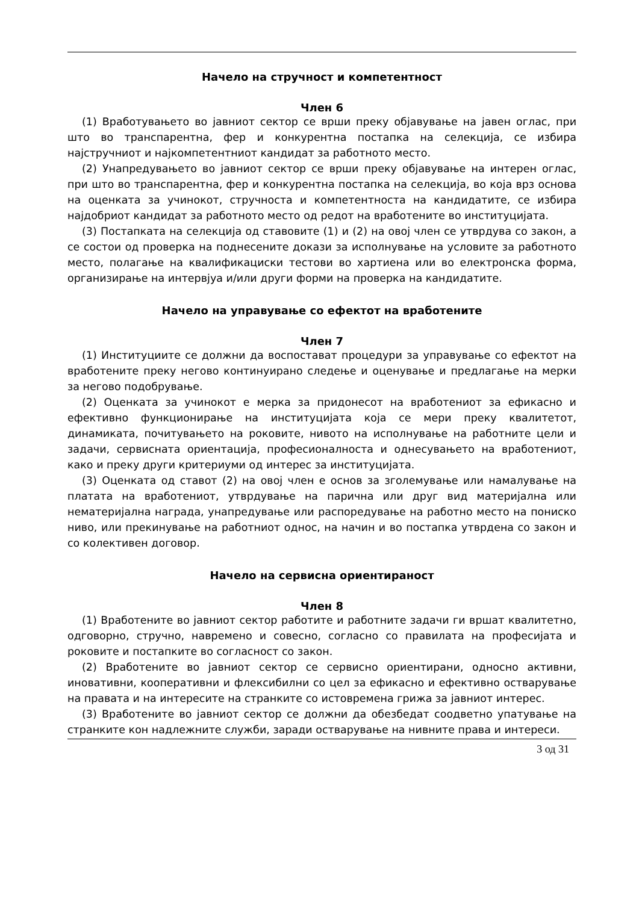Начело на стручност и компетентност
Член 6
(1) Вработувањето во јавниот сектор се врши преку објавување на јавен оглас, при што во транспарентна, фер и конкурентна постапка на селекција, се избира најстручниот и најкомпетентниот кандидат за работното место.
(2) Унапредувањето во јавниот сектор се врши преку објавување на интерен оглас, при што во транспарентна, фер и конкурентна постапка на селекција, во која врз основа на оценката за учинокот, стручноста и компетентноста на кандидатите, се избира најдобриот кандидат за работното место од редот на вработените во институцијата.
(3) Постапката на селекција од ставовите (1) и (2) на овој член се утврдува со закон, а се состои од проверка на поднесените докази за исполнување на условите за работното место, полагање на квалификациски тестови во хартиена или во електронска форма, организирање на интервјуа и/или други форми на проверка на кандидатите.
Начело на управување со ефектот на вработените
Член 7
(1) Институциите се должни да воспостават процедури за управување со ефектот на вработените преку негово континуирано следење и оценување и предлагање на мерки за негово подобрување.
(2) Оценката за учинокот е мерка за придонесот на вработениот за ефикасно и ефективно функционирање на институцијата која се мери преку квалитетот, динамиката, почитувањето на роковите, нивото на исполнување на работните цели и задачи, сервисната ориентација, професионалноста и однесувањето на вработениот, како и преку други критериуми од интерес за институцијата.
(3) Оценката од ставот (2) на овој член е основ за зголемување или намалување на платата на вработениот, утврдување на парична или друг вид материјална или нематеријална награда, унапредување или распоредување на работно место на пониско ниво, или прекинување на работниот однос, на начин и во постапка утврдена со закон и со колективен договор.
Начело на сервисна ориентираност
Член 8
(1) Вработените во јавниот сектор работите и работните задачи ги вршат квалитетно, одговорно, стручно, навремено и совесно, согласно со правилата на професијата и роковите и постапките во согласност со закон.
(2) Вработените во јавниот сектор се сервисно ориентирани, односно активни, иновативни, кооперативни и флексибилни со цел за ефикасно и ефективно остварување на правата и на интересите на странките со истовремена грижа за јавниот интерес.
(3) Вработените во јавниот сектор се должни да обезбедат соодветно упатување на странките кон надлежните служби, заради остварување на нивните права и интереси.
3 од 31